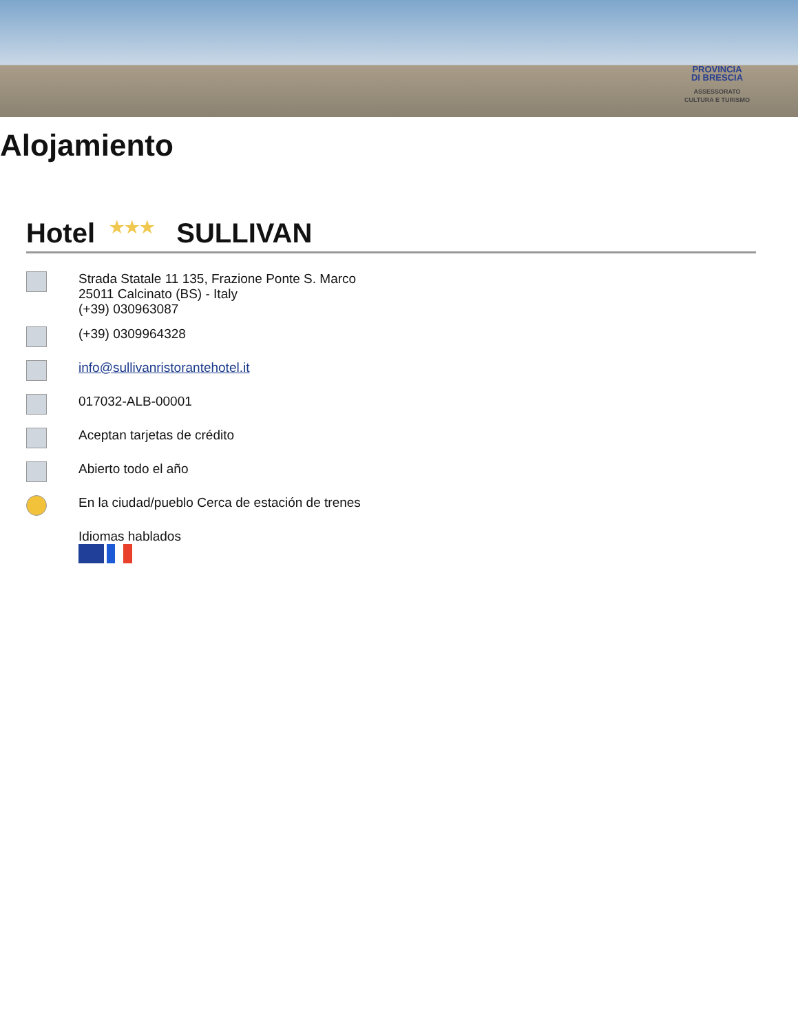PROVINCIA
DI BRESCIA
ASSESSORATO
CULTURA E TURISMO
Alojamiento
Hotel ★★★ SULLIVAN
Strada Statale 11 135, Frazione Ponte S. Marco
25011 Calcinato (BS) - Italy
(+39) 030963087
(+39) 0309964328
info@sullivanristorantehotel.it
017032-ALB-00001
Aceptan tarjetas de crédito
Abierto todo el año
En la ciudad/pueblo Cerca de estación de trenes
Idiomas hablados